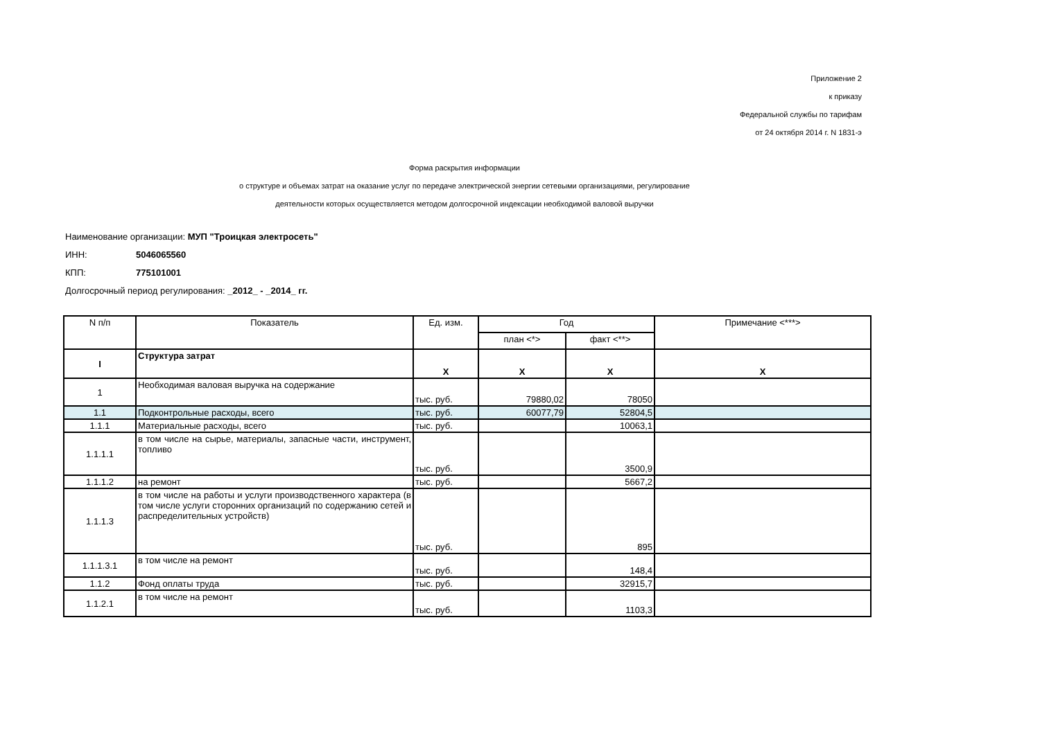Приложение 2
к приказу
Федеральной службы по тарифам
от 24 октября 2014 г. N 1831-э
Форма раскрытия информации
о структуре и объемах затрат на оказание услуг по передаче электрической энергии сетевыми организациями, регулирование
деятельности которых осуществляется методом долгосрочной индексации необходимой валовой выручки
Наименование организации: МУП "Троицкая электросеть"
ИНН: 5046065560
КПП: 775101001
Долгосрочный период регулирования: _2012_ - _2014_ гг.
| N п/п | Показатель | Ед. изм. | Год | | Примечание <***> |
| --- | --- | --- | --- | --- | --- |
| | | | план <*> | факт <**> | |
| I | Структура затрат | X | X | X | X |
| 1 | Необходимая валовая выручка на содержание | тыс. руб. | 79880,02 | 78050 | |
| 1.1 | Подконтрольные расходы, всего | тыс. руб. | 60077,79 | 52804,5 | |
| 1.1.1 | Материальные расходы, всего | тыс. руб. | | 10063,1 | |
| 1.1.1.1 | в том числе на сырье, материалы, запасные части, инструмент, топливо | тыс. руб. | | 3500,9 | |
| 1.1.1.2 | на ремонт | тыс. руб. | | 5667,2 | |
| 1.1.1.3 | в том числе на работы и услуги производственного характера (в том числе услуги сторонних организаций по содержанию сетей и распределительных устройств) | тыс. руб. | | 895 | |
| 1.1.1.3.1 | в том числе на ремонт | тыс. руб. | | 148,4 | |
| 1.1.2 | Фонд оплаты труда | тыс. руб. | | 32915,7 | |
| 1.1.2.1 | в том числе на ремонт | тыс. руб. | | 1103,3 | |